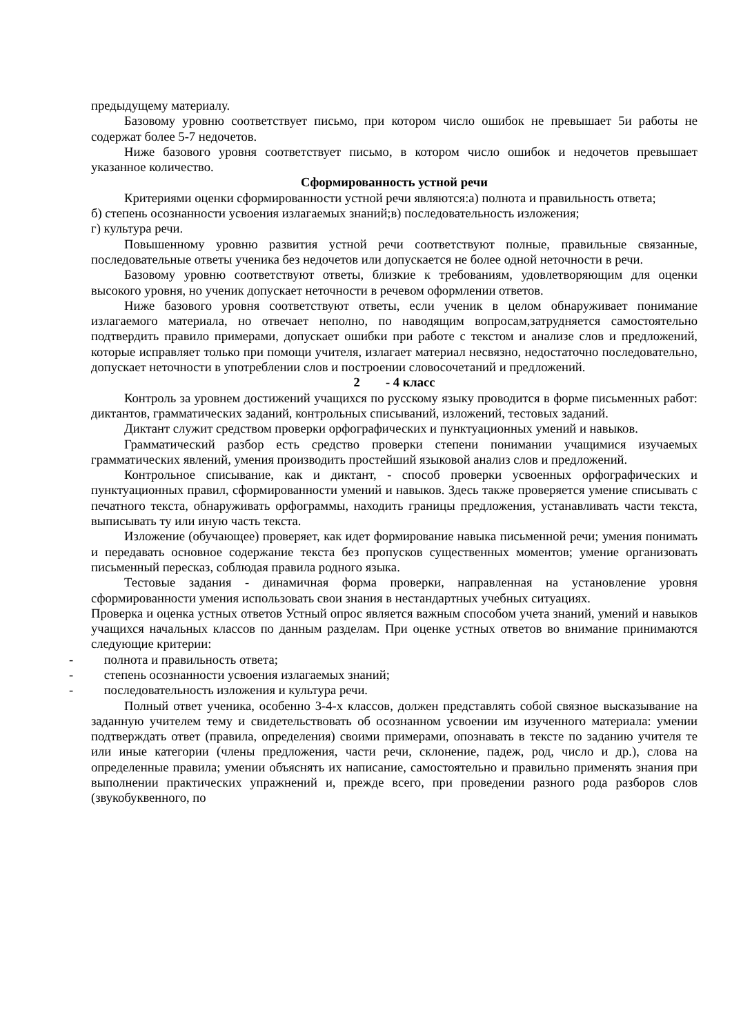предыдущему материалу.
Базовому уровню соответствует письмо, при котором число ошибок не превышает 5и работы не содержат более 5-7 недочетов.
Ниже базового уровня соответствует письмо, в котором число ошибок и недочетов превышает указанное количество.
Сформированность устной речи
Критериями оценки сформированности устной речи являются:а) полнота и правильность ответа;
б) степень осознанности усвоения излагаемых знаний;в) последовательность изложения;
г) культура речи.
Повышенному уровню развития устной речи соответствуют полные, правильные связанные, последовательные ответы ученика без недочетов или допускается не более одной неточности в речи.
Базовому уровню соответствуют ответы, близкие к требованиям, удовлетворяющим для оценки высокого уровня, но ученик допускает неточности в речевом оформлении ответов.
Ниже базового уровня соответствуют ответы, если ученик в целом обнаруживает понимание излагаемого материала, но отвечает неполно, по наводящим вопросам,затрудняется самостоятельно подтвердить правило примерами, допускает ошибки при работе с текстом и анализе слов и предложений, которые исправляет только при помощи учителя, излагает материал несвязно, недостаточно последовательно, допускает неточности в употреблении слов и построении словосочетаний и предложений.
2 - 4 класс
Контроль за уровнем достижений учащихся по русскому языку проводится в форме письменных работ: диктантов, грамматических заданий, контрольных списываний, изложений, тестовых заданий.
Диктант служит средством проверки орфографических и пунктуационных умений и навыков.
Грамматический разбор есть средство проверки степени понимании учащимися изучаемых грамматических явлений, умения производить простейший языковой анализ слов и предложений.
Контрольное списывание, как и диктант, - способ проверки усвоенных орфографических и пунктуационных правил, сформированности умений и навыков. Здесь также проверяется умение списывать с печатного текста, обнаруживать орфограммы, находить границы предложения, устанавливать части текста, выписывать ту или иную часть текста.
Изложение (обучающее) проверяет, как идет формирование навыка письменной речи; умения понимать и передавать основное содержание текста без пропусков существенных моментов; умение организовать письменный пересказ, соблюдая правила родного языка.
Тестовые задания - динамичная форма проверки, направленная на установление уровня сформированности умения использовать свои знания в нестандартных учебных ситуациях.
Проверка и оценка устных ответов Устный опрос является важным способом учета знаний, умений и навыков учащихся начальных классов по данным разделам. При оценке устных ответов во внимание принимаются следующие критерии:
- полнота и правильность ответа;
- степень осознанности усвоения излагаемых знаний;
- последовательность изложения и культура речи.
Полный ответ ученика, особенно 3-4-х классов, должен представлять собой связное высказывание на заданную учителем тему и свидетельствовать об осознанном усвоении им изученного материала: умении подтверждать ответ (правила, определения) своими примерами, опознавать в тексте по заданию учителя те или иные категории (члены предложения, части речи, склонение, падеж, род, число и др.), слова на определенные правила; умении объяснять их написание, самостоятельно и правильно применять знания при выполнении практических упражнений и, прежде всего, при проведении разного рода разборов слов (звукобуквенного, по